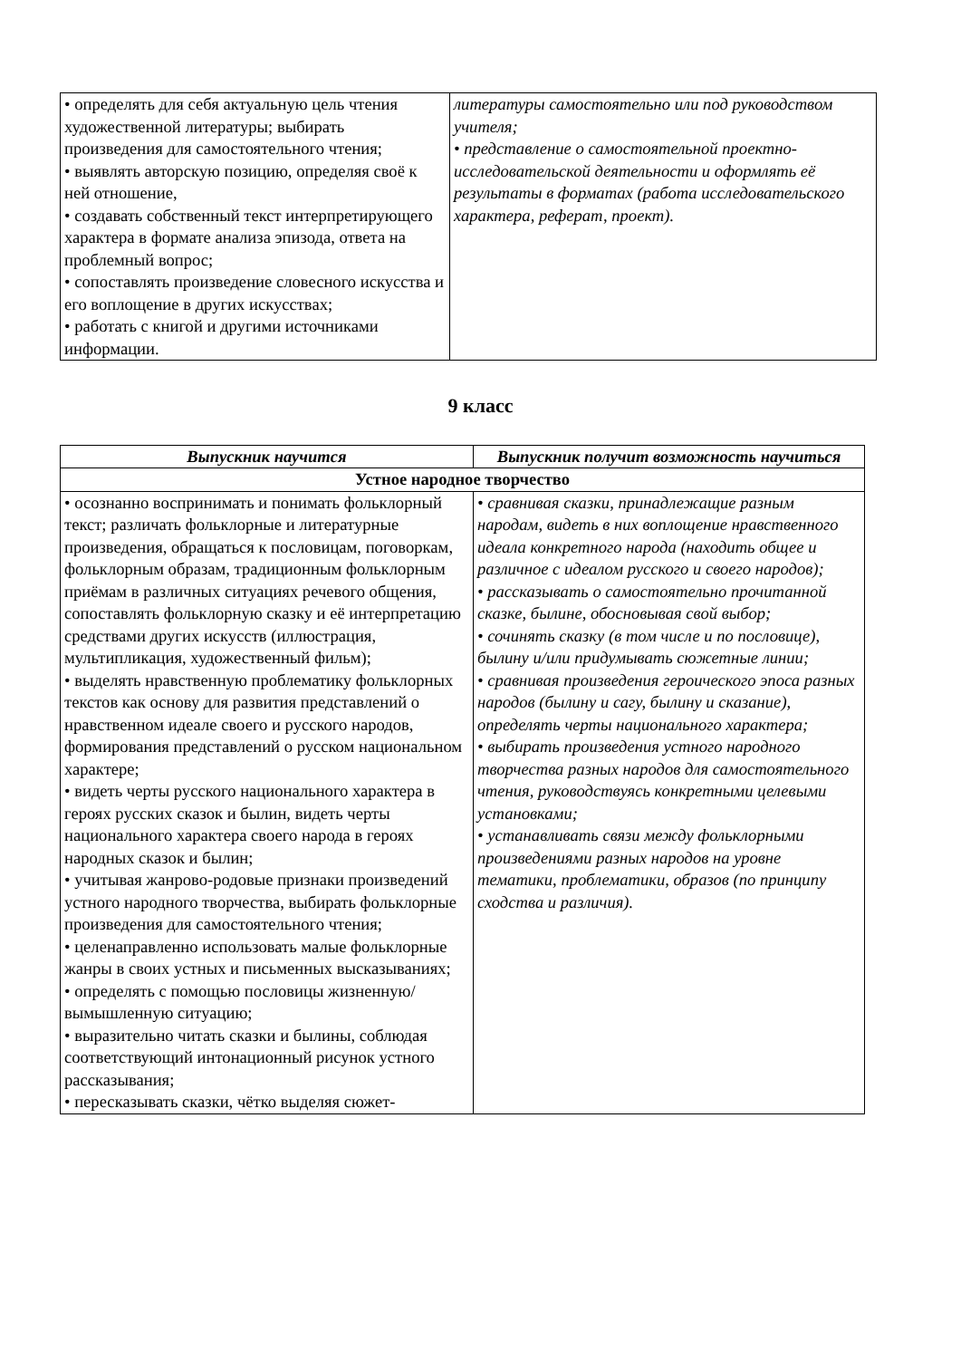| • определять для себя актуальную цель чтения художественной литературы; выбирать произведения для самостоятельного чтения; • выявлять авторскую позицию, определяя своё к ней отношение, • создавать собственный текст интерпретирующего характера в формате анализа эпизода, ответа на проблемный вопрос; • сопоставлять произведение словесного искусства и его воплощение в других искусствах; • работать с книгой и другими источниками информации. | литературы самостоятельно или под руководством учителя; • представление о самостоятельной проектно-исследовательской деятельности и оформлять её результаты в форматах (работа исследовательского характера, реферат, проект). |
9 класс
| Выпускник научится | Выпускник получит возможность научиться |
| --- | --- |
| Устное народное творчество | |
| • осознанно воспринимать и понимать фольклорный текст; различать фольклорные и литературные произведения, обращаться к пословицам, поговоркам, фольклорным образам, традиционным фольклорным приёмам в различных ситуациях речевого общения, сопоставлять фольклорную сказку и её интерпретацию средствами других искусств (иллюстрация, мультипликация, художественный фильм); • выделять нравственную проблематику фольклорных текстов как основу для развития представлений о нравственном идеале своего и русского народов, формирования представлений о русском национальном характере; • видеть черты русского национального характера в героях русских сказок и былин, видеть черты национального характера своего народа в героях народных сказок и былин; • учитывая жанрово-родовые признаки произведений устного народного творчества, выбирать фольклорные произведения для самостоятельного чтения; • целенаправленно использовать малые фольклорные жанры в своих устных и письменных высказываниях; • определять с помощью пословицы жизненную/вымышленную ситуацию; • выразительно читать сказки и былины, соблюдая соответствующий интонационный рисунок устного рассказывания; • пересказывать сказки, чётко выделяя сюжет- | • сравнивая сказки, принадлежащие разным народам, видеть в них воплощение нравственного идеала конкретного народа (находить общее и различное с идеалом русского и своего народов); • рассказывать о самостоятельно прочитанной сказке, былине, обосновывая свой выбор; • сочинять сказку (в том числе и по пословице), былину и/или придумывать сюжетные линии; • сравнивая произведения героического эпоса разных народов (былину и сагу, былину и сказание), определять черты национального характера; • выбирать произведения устного народного творчества разных народов для самостоятельного чтения, руководствуясь конкретными целевыми установками; • устанавливать связи между фольклорными произведениями разных народов на уровне тематики, проблематики, образов (по принципу сходства и различия). |